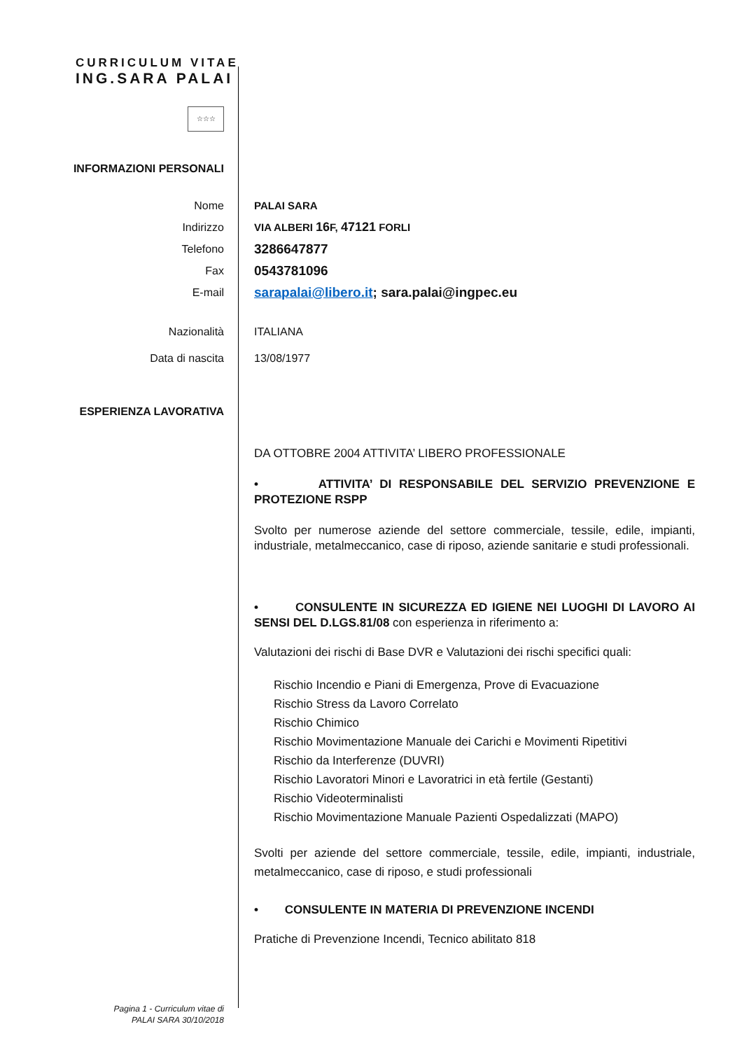CURRICULUM VITAE
ING.SARA PALAI
☆☆☆
INFORMAZIONI PERSONALI
Nome
Indirizzo
Telefono
Fax
E-mail
PALAI SARA
VIA ALBERI 16 F, 47121 FORLI
3286647877
0543781096
sarapalai@libero.it; sara.palai@ingpec.eu
Nazionalità
Data di nascita
ITALIANA
13/08/1977
ESPERIENZA LAVORATIVA
DA OTTOBRE 2004 ATTIVITA’ LIBERO PROFESSIONALE
• ATTIVITA’ DI RESPONSABILE DEL SERVIZIO PREVENZIONE E PROTEZIONE RSPP
Svolto per numerose aziende del settore commerciale, tessile, edile, impianti, industriale, metalmeccanico, case di riposo, aziende sanitarie e studi professionali.
• CONSULENTE IN SICUREZZA ED IGIENE NEI LUOGHI DI LAVORO AI SENSI DEL D.LGS.81/08 con esperienza in riferimento a:
Valutazioni dei rischi di Base DVR e Valutazioni dei rischi specifici quali:
Rischio Incendio e Piani di Emergenza, Prove di Evacuazione
Rischio Stress da Lavoro Correlato
Rischio Chimico
Rischio Movimentazione Manuale dei Carichi e Movimenti Ripetitivi
Rischio da Interferenze (DUVRI)
Rischio Lavoratori Minori e Lavoratrici in età fertile (Gestanti)
Rischio Videoterminalisti
Rischio Movimentazione Manuale Pazienti Ospedalizzati (MAPO)
Svolti per aziende del settore commerciale, tessile, edile, impianti, industriale, metalmeccanico, case di riposo, e studi professionali
• CONSULENTE IN MATERIA DI PREVENZIONE INCENDI
Pratiche di Prevenzione Incendi, Tecnico abilitato 818
Pagina 1 - Curriculum vitae di
PALAI SARA 30/10/2018